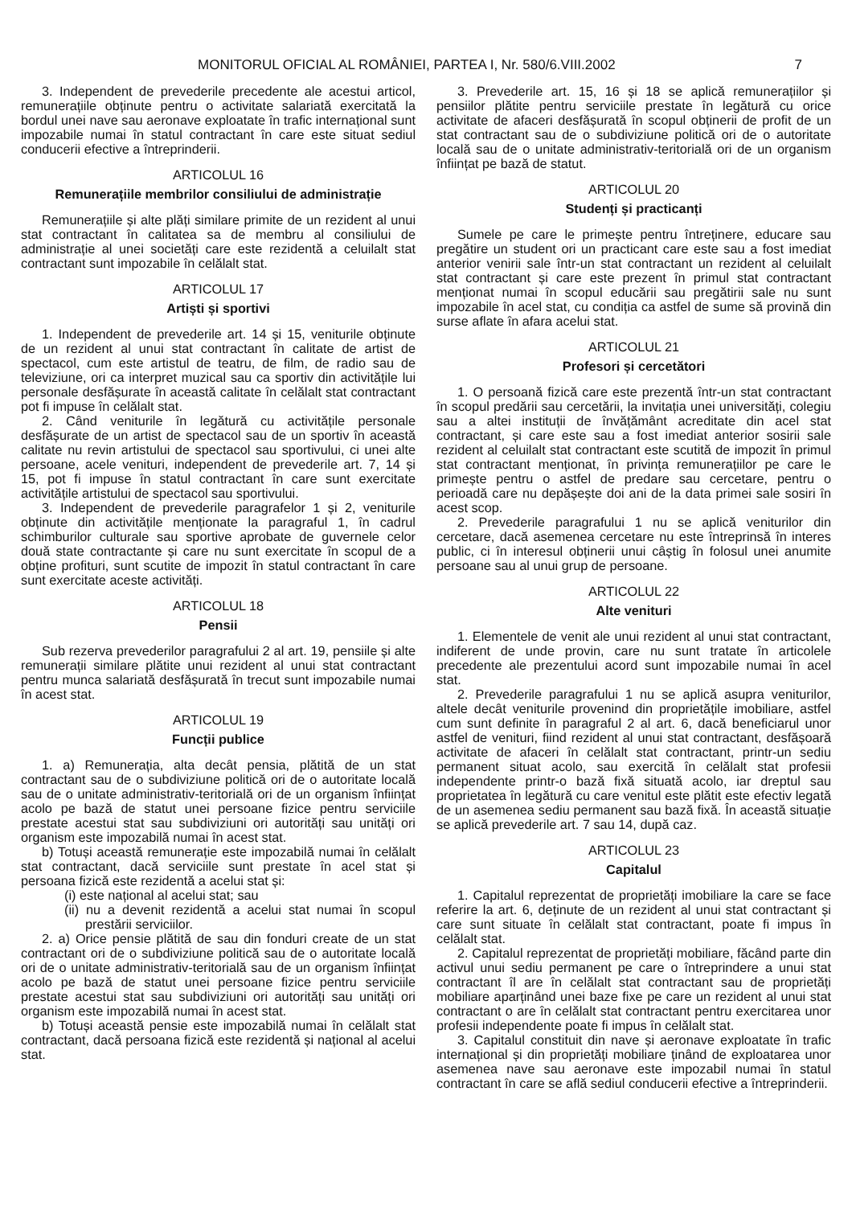MONITORUL OFICIAL AL ROMÂNIEI, PARTEA I, Nr. 580/6.VIII.2002 7
3. Independent de prevederile precedente ale acestui articol, remunerațiile obținute pentru o activitate salariată exercitată la bordul unei nave sau aeronave exploatate în trafic internațional sunt impozabile numai în statul contractant în care este situat sediul conducerii efective a întreprinderii.
ARTICOLUL 16
Remunerațiile membrilor consiliului de administrație
Remunerațiile și alte plăți similare primite de un rezident al unui stat contractant în calitatea sa de membru al consiliului de administrație al unei societăți care este rezidentă a celuilalt stat contractant sunt impozabile în celălalt stat.
ARTICOLUL 17
Artiști și sportivi
1. Independent de prevederile art. 14 și 15, veniturile obținute de un rezident al unui stat contractant în calitate de artist de spectacol, cum este artistul de teatru, de film, de radio sau de televiziune, ori ca interpret muzical sau ca sportiv din activitățile lui personale desfășurate în această calitate în celălalt stat contractant pot fi impuse în celălalt stat.
2. Când veniturile în legătură cu activitățile personale desfășurate de un artist de spectacol sau de un sportiv în această calitate nu revin artistului de spectacol sau sportivului, ci unei alte persoane, acele venituri, independent de prevederile art. 7, 14 și 15, pot fi impuse în statul contractant în care sunt exercitate activitățile artistului de spectacol sau sportivului.
3. Independent de prevederile paragrafelor 1 și 2, veniturile obținute din activitățile menționate la paragraful 1, în cadrul schimburilor culturale sau sportive aprobate de guvernele celor două state contractante și care nu sunt exercitate în scopul de a obține profituri, sunt scutite de impozit în statul contractant în care sunt exercitate aceste activități.
ARTICOLUL 18
Pensii
Sub rezerva prevederilor paragrafului 2 al art. 19, pensiile și alte remunerații similare plătite unui rezident al unui stat contractant pentru munca salariată desfășurată în trecut sunt impozabile numai în acest stat.
ARTICOLUL 19
Funcții publice
1. a) Remunerația, alta decât pensia, plătită de un stat contractant sau de o subdiviziune politică ori de o autoritate locală sau de o unitate administrativ-teritorială ori de un organism înființat acolo pe bază de statut unei persoane fizice pentru serviciile prestate acestui stat sau subdiviziuni ori autorități sau unități ori organism este impozabilă numai în acest stat.
b) Totuși această remunerație este impozabilă numai în celălalt stat contractant, dacă serviciile sunt prestate în acel stat și persoana fizică este rezidentă a acelui stat și:
(i) este național al acelui stat; sau
(ii) nu a devenit rezidentă a acelui stat numai în scopul prestării serviciilor.
2. a) Orice pensie plătită de sau din fonduri create de un stat contractant ori de o subdiviziune politică sau de o autoritate locală ori de o unitate administrativ-teritorială sau de un organism înființat acolo pe bază de statut unei persoane fizice pentru serviciile prestate acestui stat sau subdiviziuni ori autorități sau unități ori organism este impozabilă numai în acest stat.
b) Totuși această pensie este impozabilă numai în celălalt stat contractant, dacă persoana fizică este rezidentă și național al acelui stat.
3. Prevederile art. 15, 16 și 18 se aplică remunerațiilor și pensiilor plătite pentru serviciile prestate în legătură cu orice activitate de afaceri desfășurată în scopul obținerii de profit de un stat contractant sau de o subdiviziune politică ori de o autoritate locală sau de o unitate administrativ-teritorială ori de un organism înființat pe bază de statut.
ARTICOLUL 20
Studenți și practicanți
Sumele pe care le primește pentru întreținere, educare sau pregătire un student ori un practicant care este sau a fost imediat anterior venirii sale într-un stat contractant un rezident al celuilalt stat contractant și care este prezent în primul stat contractant menționat numai în scopul educării sau pregătirii sale nu sunt impozabile în acel stat, cu condiția ca astfel de sume să provină din surse aflate în afara acelui stat.
ARTICOLUL 21
Profesori și cercetători
1. O persoană fizică care este prezentă într-un stat contractant în scopul predării sau cercetării, la invitația unei universități, colegiu sau a altei instituții de învățământ acreditate din acel stat contractant, și care este sau a fost imediat anterior sosirii sale rezident al celuilalt stat contractant este scutită de impozit în primul stat contractant menționat, în privința remunerațiilor pe care le primește pentru o astfel de predare sau cercetare, pentru o perioadă care nu depășește doi ani de la data primei sale sosiri în acest scop.
2. Prevederile paragrafului 1 nu se aplică veniturilor din cercetare, dacă asemenea cercetare nu este întreprinsă în interes public, ci în interesul obținerii unui câștig în folosul unei anumite persoane sau al unui grup de persoane.
ARTICOLUL 22
Alte venituri
1. Elementele de venit ale unui rezident al unui stat contractant, indiferent de unde provin, care nu sunt tratate în articolele precedente ale prezentului acord sunt impozabile numai în acel stat.
2. Prevederile paragrafului 1 nu se aplică asupra veniturilor, altele decât veniturile provenind din proprietățile imobiliare, astfel cum sunt definite în paragraful 2 al art. 6, dacă beneficiarul unor astfel de venituri, fiind rezident al unui stat contractant, desfășoară activitate de afaceri în celălalt stat contractant, printr-un sediu permanent situat acolo, sau exercită în celălalt stat profesii independente printr-o bază fixă situată acolo, iar dreptul sau proprietatea în legătură cu care venitul este plătit este efectiv legată de un asemenea sediu permanent sau bază fixă. În această situație se aplică prevederile art. 7 sau 14, după caz.
ARTICOLUL 23
Capitalul
1. Capitalul reprezentat de proprietăți imobiliare la care se face referire la art. 6, deținute de un rezident al unui stat contractant și care sunt situate în celălalt stat contractant, poate fi impus în celălalt stat.
2. Capitalul reprezentat de proprietăți mobiliare, făcând parte din activul unui sediu permanent pe care o întreprindere a unui stat contractant îl are în celălalt stat contractant sau de proprietăți mobiliare aparținând unei baze fixe pe care un rezident al unui stat contractant o are în celălalt stat contractant pentru exercitarea unor profesii independente poate fi impus în celălalt stat.
3. Capitalul constituit din nave și aeronave exploatate în trafic internațional și din proprietăți mobiliare ținând de exploatarea unor asemenea nave sau aeronave este impozabil numai în statul contractant în care se află sediul conducerii efective a întreprinderii.